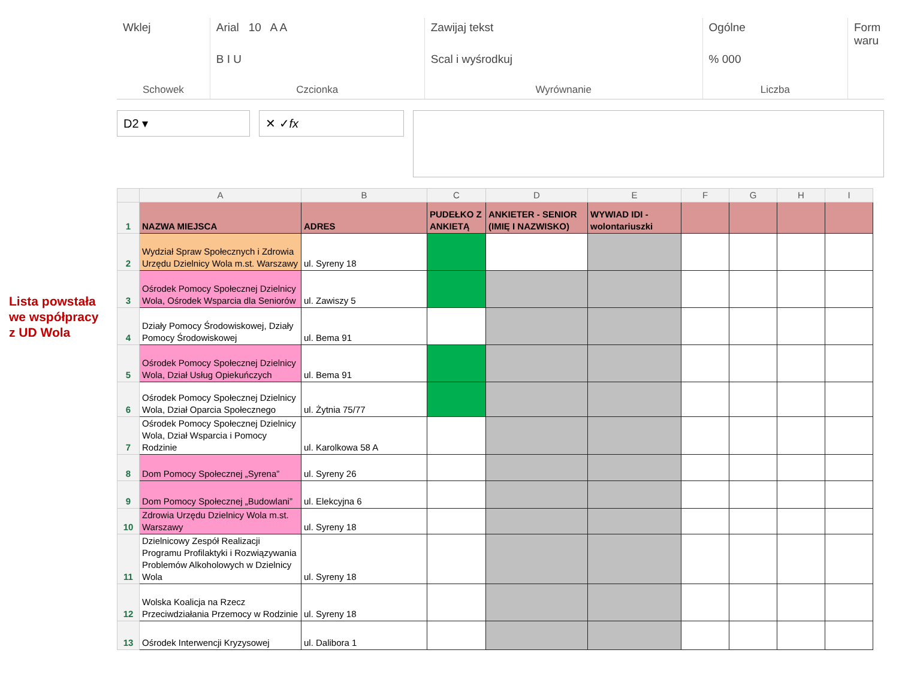Lista powstała
we współpracy
z UD Wola
Wklej
Schowek
Arial 10 A A
B I U
Czcionka
Zawijaj tekst
Scal i wyśrodkuj
Wyrównanie
Ogólne
% 000
Liczba
Form
waru
D2 ▾ ✕ ✓ fx
| | A | B | C | D | E | F | G | H | I |
| --- | --- | --- | --- | --- | --- | --- | --- | --- | --- |
| 1 | NAZWA MIEJSCA | ADRES | PUDEŁKO Z ANKIETĄ | ANKIETER - SENIOR (IMIĘ I NAZWISKO) | WYWIAD IDI - wolontariuszki | | | | |
| 2 | Wydział Spraw Społecznych i Zdrowia Urzędu Dzielnicy Wola m.st. Warszawy | ul. Syreny 18 | | | | | | | |
| 3 | Ośrodek Pomocy Społecznej Dzielnicy Wola, Ośrodek Wsparcia dla Seniorów | ul. Zawiszy 5 | | | | | | | |
| 4 | Działy Pomocy Środowiskowej, Działy Pomocy Środowiskowej | ul. Bema 91 | | | | | | | |
| 5 | Ośrodek Pomocy Społecznej Dzielnicy Wola, Dział Usług Opiekuńczych | ul. Bema 91 | | | | | | | |
| 6 | Ośrodek Pomocy Społecznej Dzielnicy Wola, Dział Oparcia Społecznego | ul. Żytnia 75/77 | | | | | | | |
| 7 | Ośrodek Pomocy Społecznej Dzielnicy Wola, Dział Wsparcia i Pomocy Rodzinie | ul. Karolkowa 58 A | | | | | | | |
| 8 | Dom Pomocy Społecznej „Syrena” | ul. Syreny 26 | | | | | | | |
| 9 | Dom Pomocy Społecznej „Budowlani” | ul. Elekcyjna 6 | | | | | | | |
| 10 | Zdrowia Urzędu Dzielnicy Wola m.st. Warszawy | ul. Syreny 18 | | | | | | | |
| 11 | Dzielnicowy Zespół Realizacji Programu Profilaktyki i Rozwiązywania Problemów Alkoholowych w Dzielnicy Wola | ul. Syreny 18 | | | | | | | |
| 12 | Wolska Koalicja na Rzecz Przeciwdziałania Przemocy w Rodzinie | ul. Syreny 18 | | | | | | | |
| 13 | Ośrodek Interwencji Kryzysowej | ul. Dalibora 1 | | | | | | | |